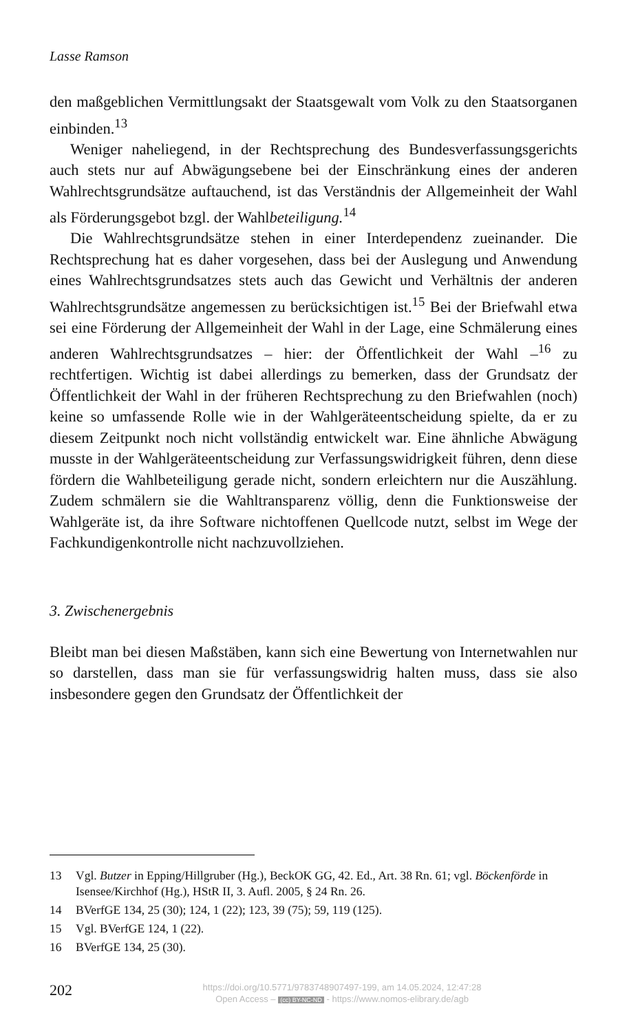Lasse Ramson
den maßgeblichen Vermittlungsakt der Staatsgewalt vom Volk zu den Staatsorganen einbinden.<sup>13</sup>
Weniger naheliegend, in der Rechtsprechung des Bundesverfassungsgerichts auch stets nur auf Abwägungsebene bei der Einschränkung eines der anderen Wahlrechtsgrundsätze auftauchend, ist das Verständnis der Allgemeinheit der Wahl als Förderungsgebot bzgl. der Wahlbeteiligung.<sup>14</sup>
Die Wahlrechtsgrundsätze stehen in einer Interdependenz zueinander. Die Rechtsprechung hat es daher vorgesehen, dass bei der Auslegung und Anwendung eines Wahlrechtsgrundsatzes stets auch das Gewicht und Verhältnis der anderen Wahlrechtsgrundsätze angemessen zu berücksichtigen ist.<sup>15</sup> Bei der Briefwahl etwa sei eine Förderung der Allgemeinheit der Wahl in der Lage, eine Schmälerung eines anderen Wahlrechtsgrundsatzes – hier: der Öffentlichkeit der Wahl –<sup>16</sup> zu rechtfertigen. Wichtig ist dabei allerdings zu bemerken, dass der Grundsatz der Öffentlichkeit der Wahl in der früheren Rechtsprechung zu den Briefwahlen (noch) keine so umfassende Rolle wie in der Wahlgeräteentscheidung spielte, da er zu diesem Zeitpunkt noch nicht vollständig entwickelt war. Eine ähnliche Abwägung musste in der Wahlgeräteentscheidung zur Verfassungswidrigkeit führen, denn diese fördern die Wahlbeteiligung gerade nicht, sondern erleichtern nur die Auszählung. Zudem schmälern sie die Wahltransparenz völlig, denn die Funktionsweise der Wahlgeräte ist, da ihre Software nichtoffenen Quellcode nutzt, selbst im Wege der Fachkundigenkontrolle nicht nachzuvollziehen.
3. Zwischenergebnis
Bleibt man bei diesen Maßstäben, kann sich eine Bewertung von Internetwahlen nur so darstellen, dass man sie für verfassungswidrig halten muss, dass sie also insbesondere gegen den Grundsatz der Öffentlichkeit der
13 Vgl. Butzer in Epping/Hillgruber (Hg.), BeckOK GG, 42. Ed., Art. 38 Rn. 61; vgl. Böckenförde in Isensee/Kirchhof (Hg.), HStR II, 3. Aufl. 2005, § 24 Rn. 26.
14 BVerfGE 134, 25 (30); 124, 1 (22); 123, 39 (75); 59, 119 (125).
15 Vgl. BVerfGE 124, 1 (22).
16 BVerfGE 134, 25 (30).
202
https://doi.org/10.5771/9783748907497-199, am 14.05.2024, 12:47:28
Open Access – (cc) BY-NC-ND - https://www.nomos-elibrary.de/agb